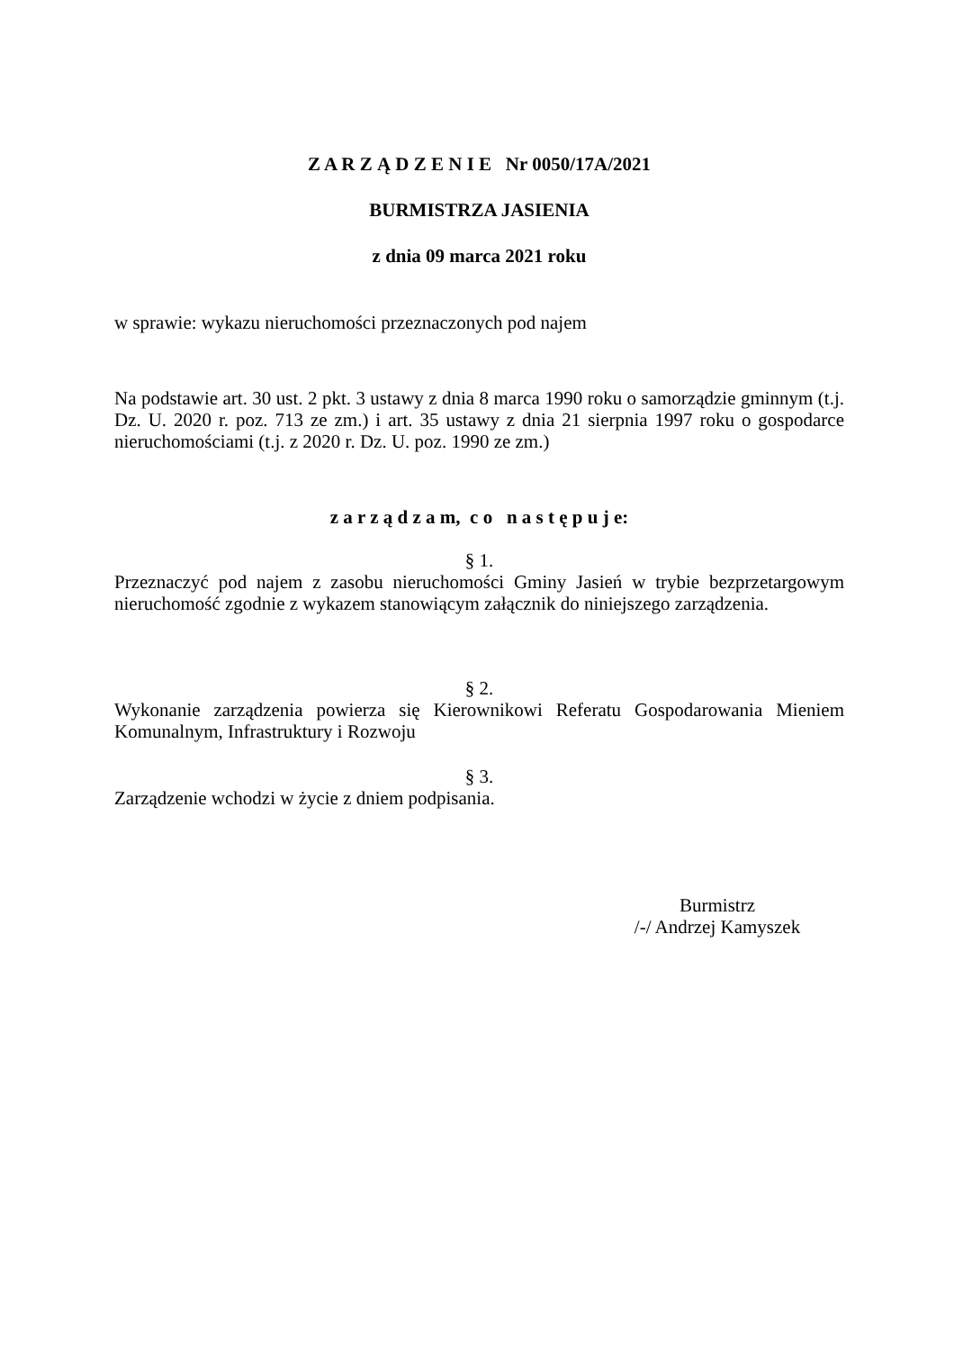Z A R Z Ą D Z E N I E Nr 0050/17A/2021
BURMISTRZA JASIENIA
z dnia 09 marca 2021 roku
w sprawie: wykazu nieruchomości przeznaczonych pod najem
Na podstawie art. 30 ust. 2 pkt. 3 ustawy z dnia 8 marca 1990 roku o samorządzie gminnym (t.j. Dz. U. 2020 r. poz. 713 ze zm.) i art. 35 ustawy z dnia 21 sierpnia 1997 roku o gospodarce nieruchomościami (t.j. z 2020 r. Dz. U. poz. 1990 ze zm.)
z a r z ą d z a m, c o n a s t ę p u j e:
§ 1.
Przeznaczyć pod najem z zasobu nieruchomości Gminy Jasień w trybie bezprzetargowym nieruchomość zgodnie z wykazem stanowiącym załącznik do niniejszego zarządzenia.
§ 2.
Wykonanie zarządzenia powierza się Kierownikowi Referatu Gospodarowania Mieniem Komunalnym, Infrastruktury i Rozwoju
§ 3.
Zarządzenie wchodzi w życie z dniem podpisania.
Burmistrz
/-/ Andrzej Kamyszek